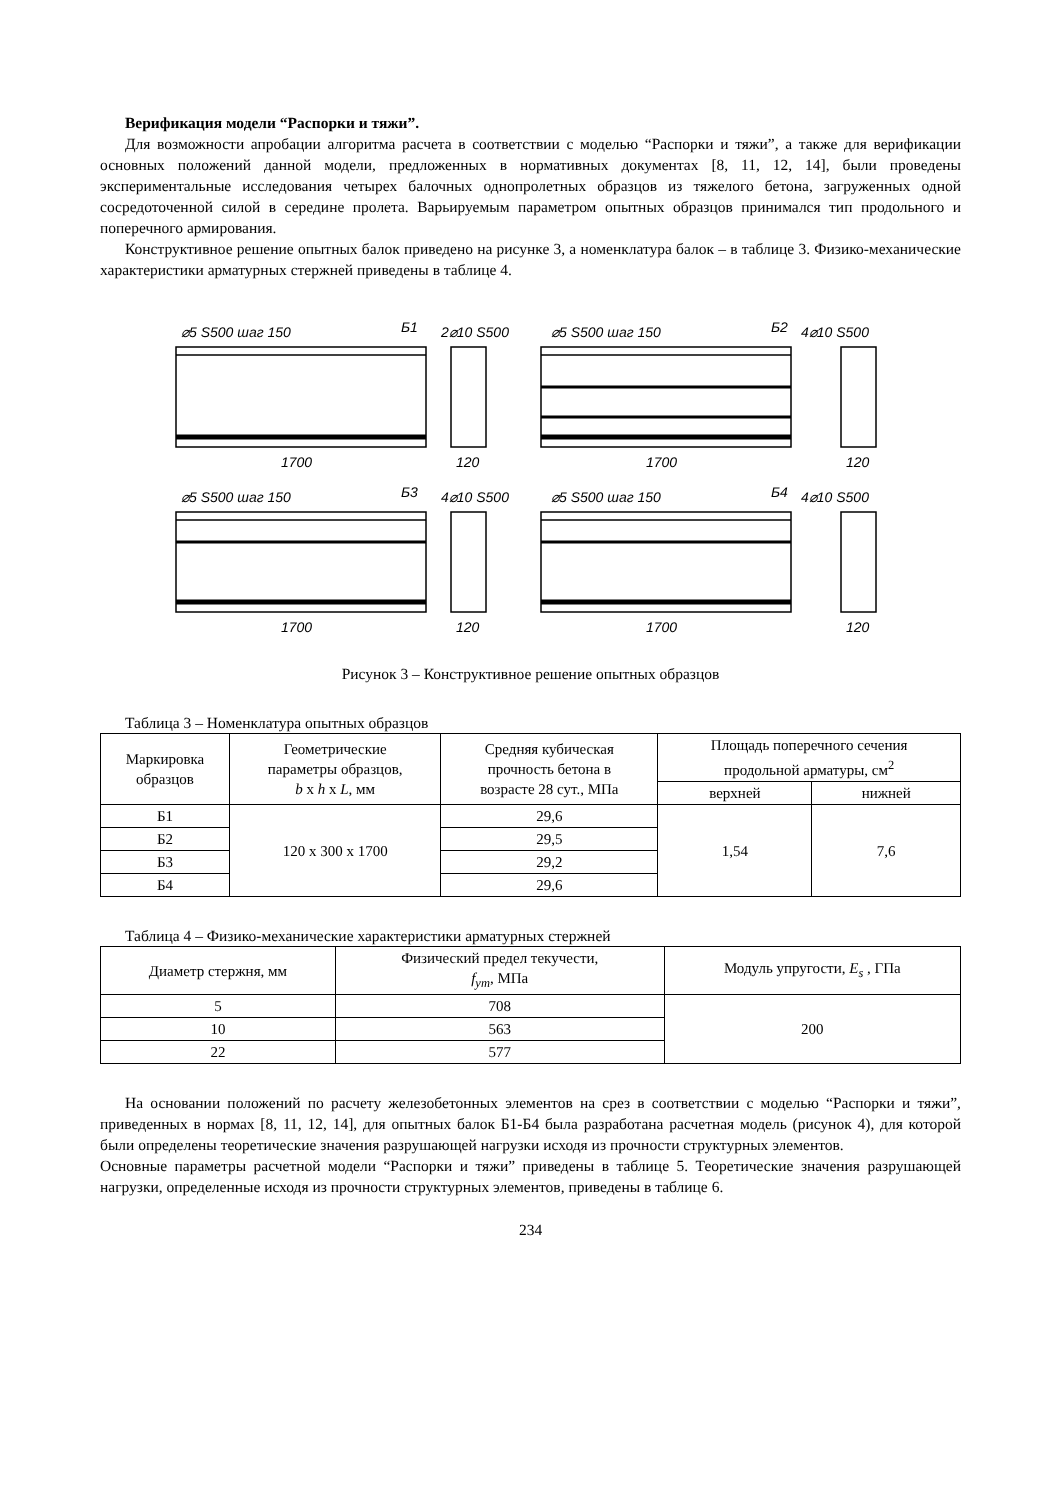Верификация модели “Распорки и тяжи”.
Для возможности апробации алгоритма расчета в соответствии с моделью “Распорки и тяжи”, а также для верификации основных положений данной модели, предложенных в нормативных документах [8, 11, 12, 14], были проведены экспериментальные исследования четырех балочных однопролетных образцов из тяжелого бетона, загруженных одной сосредоточенной силой в середине пролета. Варьируемым параметром опытных образцов принимался тип продольного и поперечного армирования.
Конструктивное решение опытных балок приведено на рисунке 3, а номенклатура балок – в таблице 3. Физико-механические характеристики арматурных стержней приведены в таблице 4.
⌀5 S500 шаг 150
Б1
2⌀10 S500
1700
120
⌀5 S500 шаг 150
Б2
4⌀10 S500
1700
120
⌀5 S500 шаг 150
Б3
4⌀10 S500
1700
120
⌀5 S500 шаг 150
Б4
4⌀10 S500
1700
120
Рисунок 3 – Конструктивное решение опытных образцов
Таблица 3 – Номенклатура опытных образцов
| Маркировка образцов | Геометрические параметры образцов, b x h x L , мм | Средняя кубическая прочность бетона в возрасте 28 сут., МПа | Площадь поперечного сечения продольной арматуры, см<sup>2</sup> | |
| --- | --- | --- | --- | --- |
| | | | верхней | нижней |
| Б1 | 120 x 300 x 1700 | 29,6 | 1,54 | 7,6 |
| Б2 | | 29,5 | | |
| Б3 | | 29,2 | | |
| Б4 | | 29,6 | | |
Таблица 4 – Физико-механические характеристики арматурных стержней
| Диаметр стержня, мм | Физический предел текучести, f<sub>ym</sub> , МПа | Модуль упругости, E<sub>s</sub> , ГПа |
| --- | --- | --- |
| 5 | 708 | 200 |
| 10 | 563 | |
| 22 | 577 | |
На основании положений по расчету железобетонных элементов на срез в соответствии с моделью “Распорки и тяжи”, приведенных в нормах [8, 11, 12, 14], для опытных балок Б1-Б4 была разработана расчетная модель (рисунок 4), для которой были определены теоретические значения разрушающей нагрузки исходя из прочности структурных элементов.
Основные параметры расчетной модели “Распорки и тяжи” приведены в таблице 5. Теоретические значения разрушающей нагрузки, определенные исходя из прочности структурных элементов, приведены в таблице 6.
234